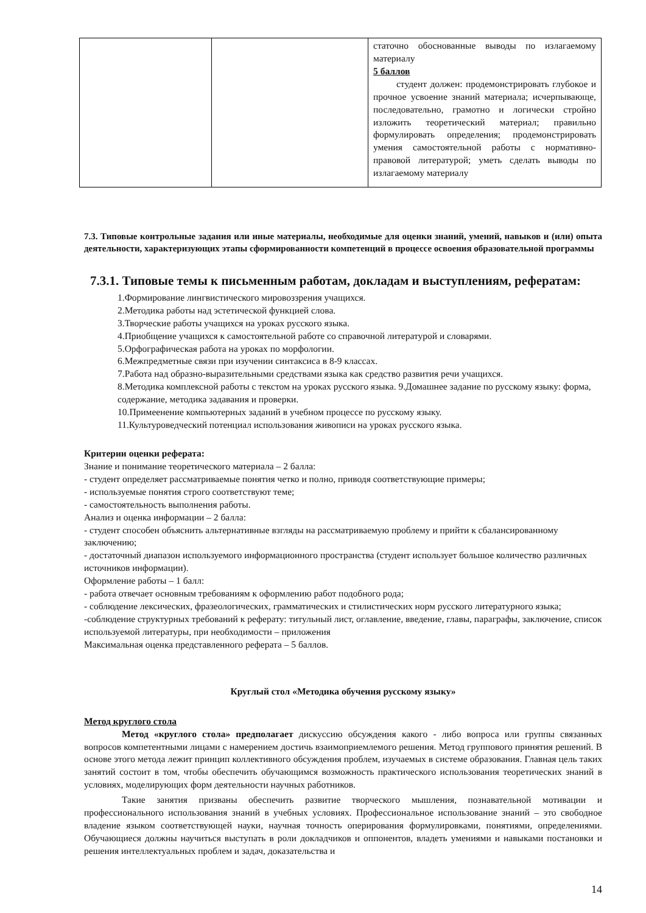| | | статочно обоснованные выводы по излагаемому материалу 5 баллов студент должен: продемонстрировать глубокое и прочное усвоение знаний материала; исчерпывающе, последовательно, грамотно и логически стройно изложить теоретический материал; правильно формулировать определения; продемонстрировать умения самостоятельной работы с нормативно- правовой литературой; уметь сделать выводы по излагаемому материалу |
7.3. Типовые контрольные задания или иные материалы, необходимые для оценки знаний, умений, навыков и (или) опыта деятельности, характеризующих этапы сформированности компетенций в процессе освоения образовательной программы
7.3.1. Типовые темы к письменным работам, докладам и выступлениям, рефератам:
1.Формирование лингвистического мировоззрения учащихся.
2.Методика работы над эстетической функцией слова.
3.Творческие работы учащихся на уроках русского языка.
4.Приобщение учащихся к самостоятельной работе со справочной литературой и словарями.
5.Орфографическая работа на уроках по морфологии.
6.Межпредметные связи при изучении синтаксиса в 8-9 классах.
7.Работа над образно-выразительными средствами языка как средство развития речи учащихся.
8.Методика комплексной работы с текстом на уроках русского языка. 9.Домашнее задание по русскому языку: форма, содержание, методика задавания и проверки.
10.Примеенение компьютерных заданий в учебном процессе по русскому языку.
11.Культуроведческий потенциал использования живописи на уроках русского языка.
Критерии оценки реферата:
Знание и понимание теоретического материала – 2 балла:
- студент определяет рассматриваемые понятия четко и полно, приводя соответствующие примеры;
- используемые понятия строго соответствуют теме;
- самостоятельность выполнения работы.
Анализ и оценка информации – 2 балла:
- студент способен объяснить альтернативные взгляды на рассматриваемую проблему и прийти к сбалансированному заключению;
- достаточный диапазон используемого информационного пространства (студент использует большое количество различных источников информации).
Оформление работы – 1 балл:
- работа отвечает основным требованиям к оформлению работ подобного рода;
- соблюдение лексических, фразеологических, грамматических и стилистических норм русского литературного языка;
-соблюдение структурных требований к реферату: титульный лист, оглавление, введение, главы, параграфы, заключение, список используемой литературы, при необходимости – приложения
Максимальная оценка представленного реферата – 5 баллов.
Круглый стол «Методика обучения русскому языку»
Метод круглого стола
Метод «круглого стола» предполагает дискуссию обсуждения какого - либо вопроса или группы связанных вопросов компетентными лицами с намерением достичь взаимоприемлемого решения. Метод группового принятия решений. В основе этого метода лежит принцип коллективного обсуждения проблем, изучаемых в системе образования. Главная цель таких занятий состоит в том, чтобы обеспечить обучающимся возможность практического использования теоретических знаний в условиях, моделирующих форм деятельности научных работников.
Такие занятия призваны обеспечить развитие творческого мышления, познавательной мотивации и профессионального использования знаний в учебных условиях. Профессиональное использование знаний – это свободное владение языком соответствующей науки, научная точность оперирования формулировками, понятиями, определениями. Обучающиеся должны научиться выступать в роли докладчиков и оппонентов, владеть умениями и навыками постановки и решения интеллектуальных проблем и задач, доказательства и
14